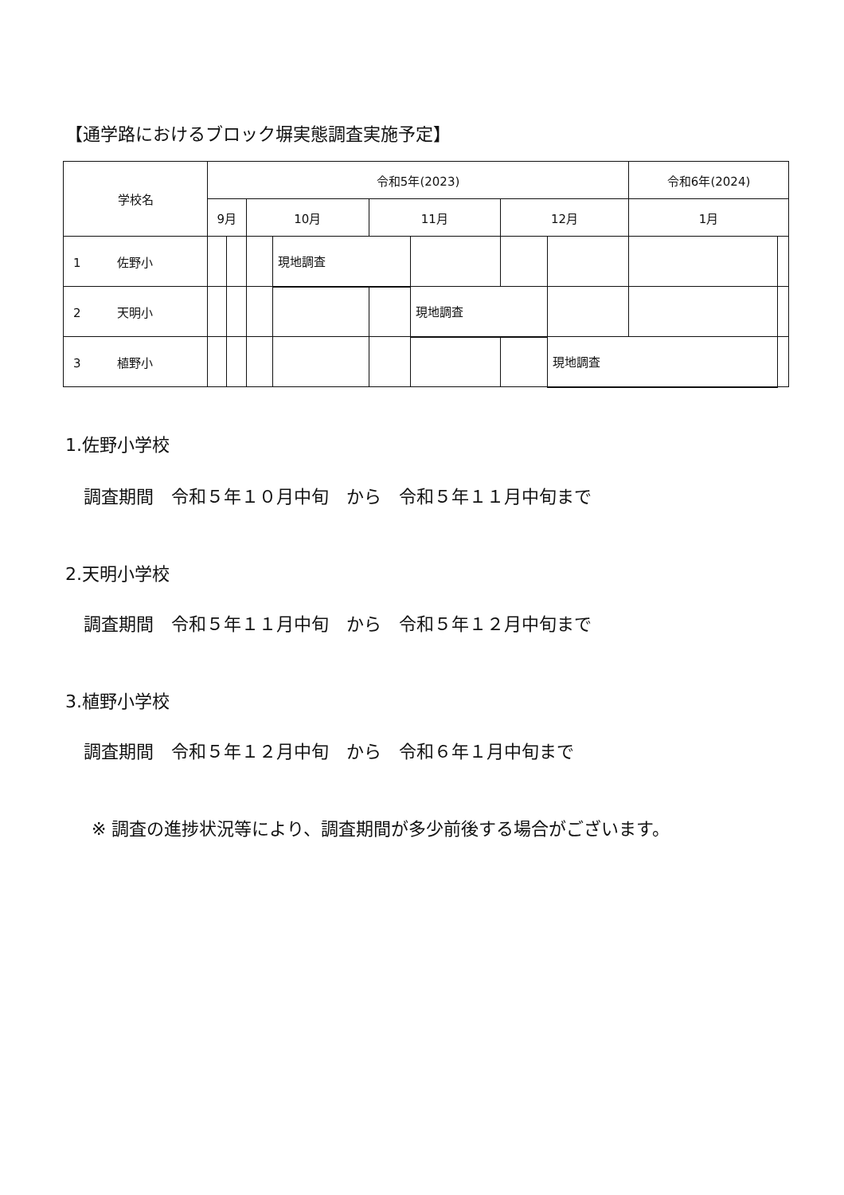【通学路におけるブロック塀実態調査実施予定】
| 学校名 | 令和5年(2023) | | | | | | | | 令和6年(2024) | |
| --- | --- | --- | --- | --- | --- | --- | --- | --- | --- | --- |
| | 9月 | | 10月 | | 11月 | | 12月 | | 1月 | |
| 1 佐野小 | | | | 現地調査 | | | | | | |
| 2 天明小 | | | | | | 現地調査 | | | | |
| 3 植野小 | | | | | | | | 現地調査 | | |
1.佐野小学校
調査期間　令和５年１０月中旬　から　令和５年１１月中旬まで
2.天明小学校
調査期間　令和５年１１月中旬　から　令和５年１２月中旬まで
3.植野小学校
調査期間　令和５年１２月中旬　から　令和６年１月中旬まで
※ 調査の進捗状況等により、調査期間が多少前後する場合がございます。